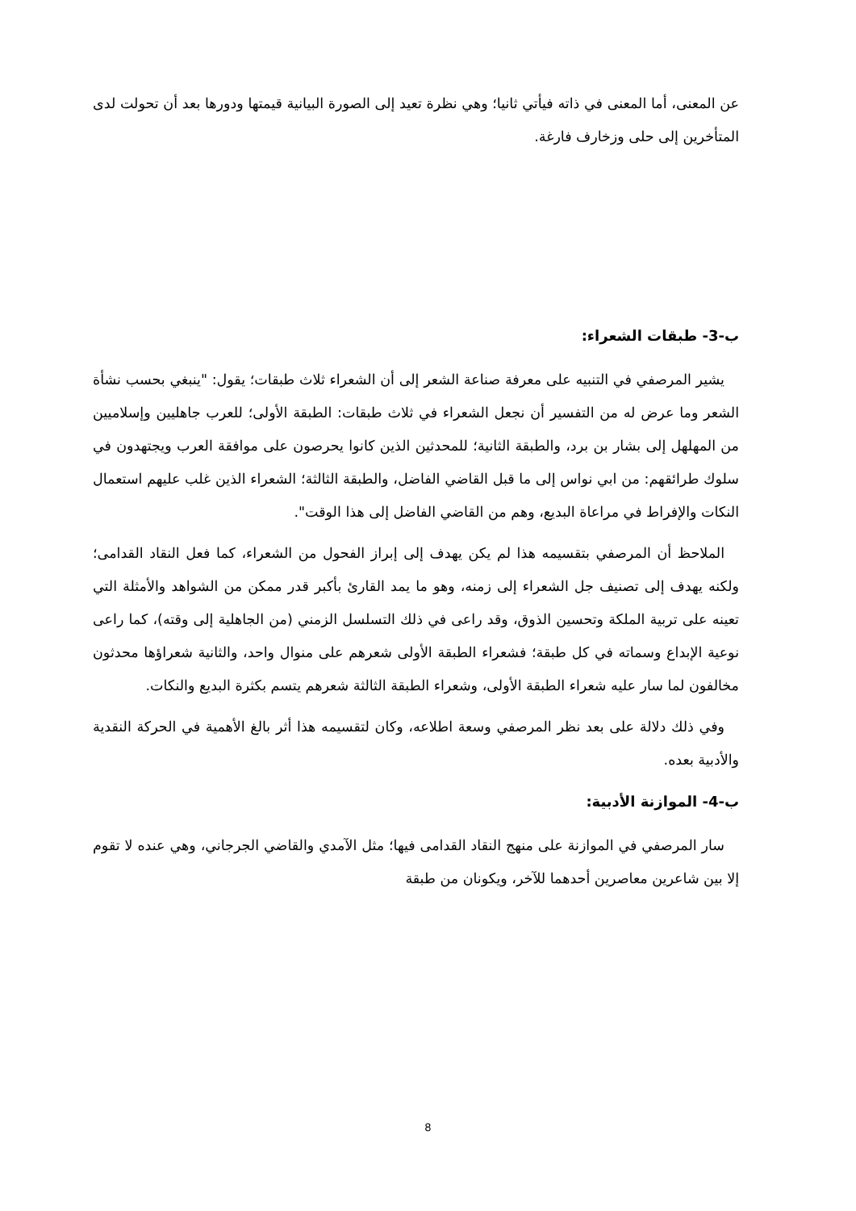عن المعنى، أما المعنى في ذاته فيأتي ثانيا؛ وهي نظرة تعيد إلى الصورة البيانية قيمتها ودورها بعد أن تحولت لدى المتأخرين إلى حلى وزخارف فارغة.
ب-3- طبقات الشعراء:
يشير المرصفي في التنبيه على معرفة صناعة الشعر إلى أن الشعراء ثلاث طبقات؛ يقول: "ينبغي بحسب نشأة الشعر وما عرض له من التفسير أن نجعل الشعراء في ثلاث طبقات: الطبقة الأولى؛ للعرب جاهليين وإسلاميين من المهلهل إلى بشار بن برد، والطبقة الثانية؛ للمحدثين الذين كانوا يحرصون على موافقة العرب ويجتهدون في سلوك طرائقهم: من ابي نواس إلى ما قبل القاضي الفاضل، والطبقة الثالثة؛ الشعراء الذين غلب عليهم استعمال النكات والإفراط في مراعاة البديع، وهم من القاضي الفاضل إلى هذا الوقت".
الملاحظ أن المرصفي بتقسيمه هذا لم يكن يهدف إلى إبراز الفحول من الشعراء، كما فعل النقاد القدامى؛ ولكنه يهدف إلى تصنيف جل الشعراء إلى زمنه، وهو ما يمد القارئ بأكبر قدر ممكن من الشواهد والأمثلة التي تعينه على تربية الملكة وتحسين الذوق، وقد راعى في ذلك التسلسل الزمني (من الجاهلية إلى وقته)، كما راعى نوعية الإبداع وسماته في كل طبقة؛ فشعراء الطبقة الأولى شعرهم على منوال واحد، والثانية شعراؤها محدثون مخالفون لما سار عليه شعراء الطبقة الأولى، وشعراء الطبقة الثالثة شعرهم يتسم بكثرة البديع والنكات.
وفي ذلك دلالة على بعد نظر المرصفي وسعة اطلاعه، وكان لتقسيمه هذا أثر بالغ الأهمية في الحركة النقدية والأدبية بعده.
ب-4- الموازنة الأدبية:
سار المرصفي في الموازنة على منهج النقاد القدامى فيها؛ مثل الآمدي والقاضي الجرجاني، وهي عنده لا تقوم إلا بين شاعرين معاصرين أحدهما للآخر، ويكونان من طبقة
8